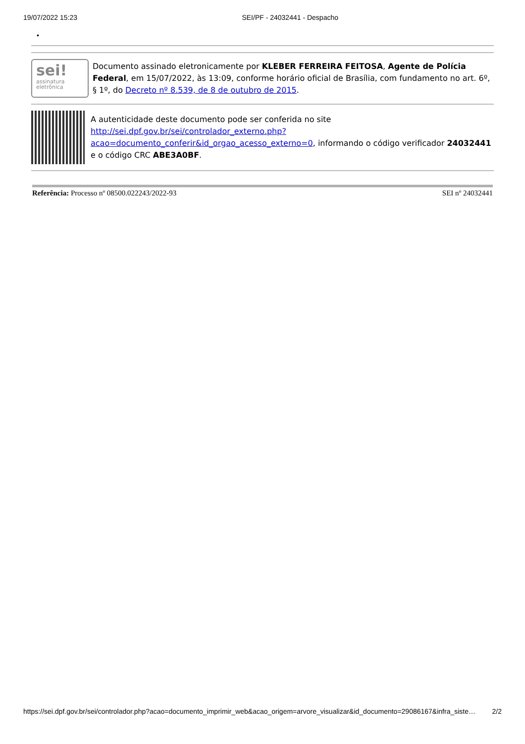19/07/2022 15:23 SEI/PF - 24032441 - Despacho
•
| sei! assinatura eletrônica | Documento assinado eletronicamente por KLEBER FERREIRA FEITOSA , Agente de Polícia Federal , em 15/07/2022, às 13:09, conforme horário oficial de Brasília, com fundamento no art. 6º, § 1º, do Decreto nº 8.539, de 8 de outubro de 2015 . |
| | A autenticidade deste documento pode ser conferida no site http://sei.dpf.gov.br/sei/controlador_externo.php? acao=documento_conferir&id_orgao_acesso_externo=0 , informando o código verificador 24032441 e o código CRC ABE3A0BF . |
Referência: Processo nº 08500.022243/2022-93 SEI nº 24032441
https://sei.dpf.gov.br/sei/controlador.php?acao=documento_imprimir_web&acao_origem=arvore_visualizar&id_documento=29086167&infra_siste… 2/2